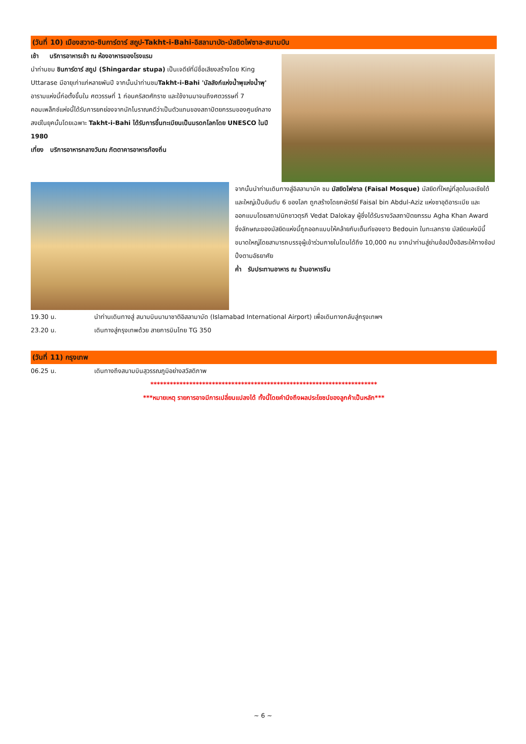(วันที่ 10) เมืองสวาต-ชินการ์ดาร์ สถูป-Takht-i-Bahi-อิสลามาบัด-มัสยิดไฟซาล-สนามบิน
เช้า บริการอาหารเช้า ณ ห้องอาหารของโรงแรม
นำท่านชม ชินการ์ดาร์ สถูป (Shingardar stupa) เป็นเจดีย์ที่มีชื่อเสียงสร้างโดย King Uttarase มีอายุเก่าแก่หลายพันปี จากนั้นนำท่านชมTakht-i-Bahi 'บัลลังก์แห่งน้ำพุแห่งน้ำพุ' อารามแห่งนี้ก่อตั้งขึ้นใน ศตวรรษที่ 1 ก่อนคริสตศักราช และใช้งานมาจนถึงศตวรรษที่ 7 คอมเพล็กซ์แห่งนี้ได้รับการยกย่องจากนักโบราณคดีว่าเป็นตัวแทนของสถาปัตยกรรมของศูนย์กลางสงฆ์ในยุคนั้นโดยเฉพาะ Takht-i-Bahi ได้รับการขึ้นทะเบียนเป็นมรดกโลกโดย UNESCO ในปี 1980
เที่ยง บริการอาหารกลางวันณ ภัตตาคารอาหารท้องถิ่น
จากนั้นนำท่านเดินทางสู่อิสลามาบัค ชม มัสยิดไฟซาล (Faisal Mosque) มัสยิดที่ใหญ่ที่สุดในเอเชียใต้และใหญ่เป็นอันดับ 6 ของโลก ถูกสร้างโดยกษัตริย์ Faisal bin Abdul-Aziz แห่งซาอุดิอาระเบีย และออกแบบโดยสถาปนิกชาวตุรกี Vedat Dalokay ผู้ซึ่งได้รับรางวัลสถาปัตยกรรม Agha Khan Award ซึ่งลักษณะของมัสยิดแห่งนี้ถูกออกแบบให้คล้ายกับเต็นท์ของชาว Bedouin ในทะเลทราย มัสยิดแห่งมีนี้ขนาดใหญ่โดยสามารถบรรจุผู้เข้าร่วมภายในโดมได้ถึง 10,000 คน จากนำท่านสู่ย่านช้อปปิ้งอิสระให้ทางช้อปปิ้งตามอัธยาศัย
ค่ำ รับประทานอาหาร ณ ร้านอาหารจีน
19.30 น. นำท่านเดินทางสู่ สนามบินนานาชาติอิสลามาบัด (Islamabad International Airport) เพื่อเดินทางกลับสู่กรุงเทพฯ
23.20 น. เดินทางสู่กรุงเทพด้วย สายการบินไทย TG 350
(วันที่ 11) กรุงเทพ
06.25 น. เดินทางถึงสนามบินสุวรรณภูมิอย่างสวัสดิภาพ
**********************************************************************
***หมายเหตุ รายการอาจมีการเปลี่ยนแปลงได้ ทั้งนี้โดยคำนึงถึงผลประโยชน์ของลูกค้าเป็นหลัก***
~ 6 ~